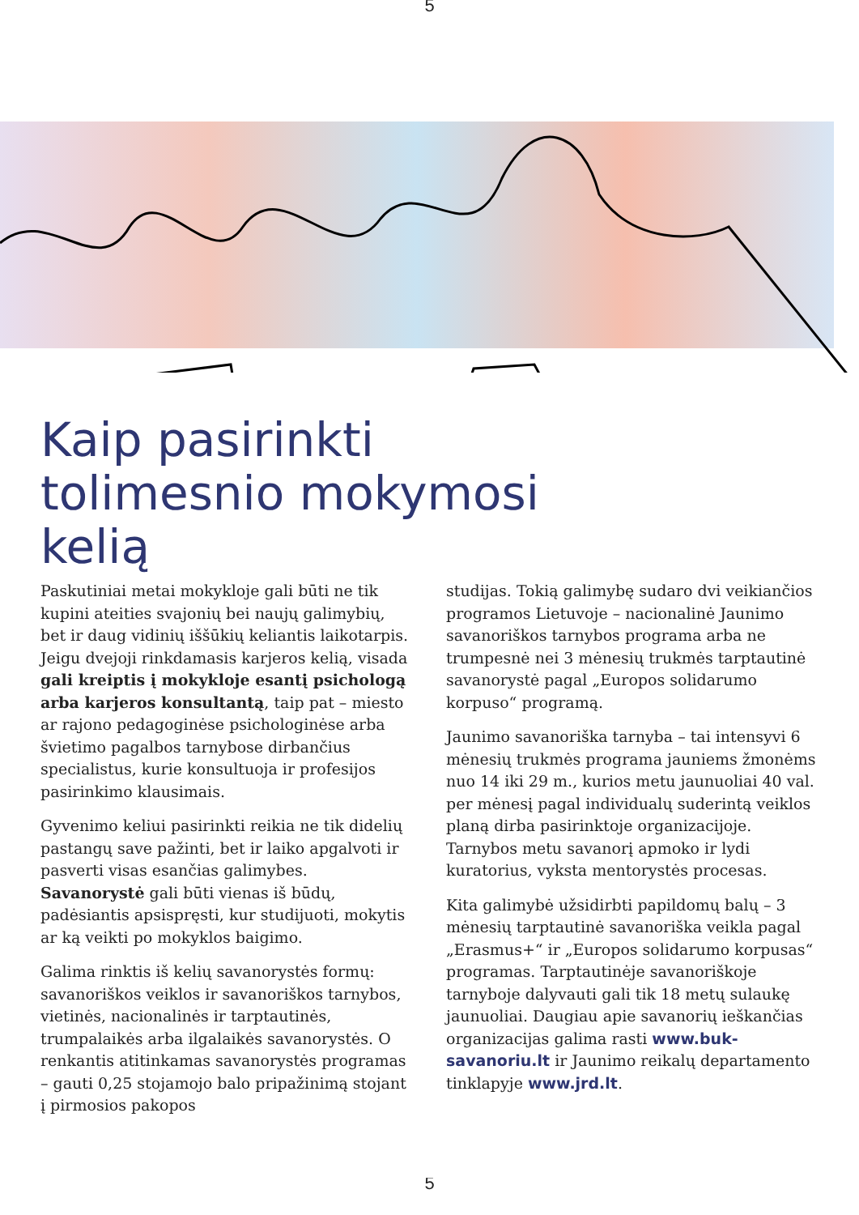5
Kaip pasirinkti
tolimesnio mokymosi
kelią
Paskutiniai metai mokykloje gali būti ne tik kupini ateities svajonių bei naujų galimybių, bet ir daug vidinių iššūkių keliantis laikotarpis. Jeigu dvejoji rinkdamasis karjeros kelią, visada gali kreiptis į mokykloje esantį psichologą arba karjeros konsultantą, taip pat – miesto ar rajono pedagoginėse psichologinėse arba švietimo pagalbos tarnybose dirbančius specialistus, kurie konsultuoja ir profesijos pasirinkimo klausimais.
Gyvenimo keliui pasirinkti reikia ne tik didelių pastangų save pažinti, bet ir laiko apgalvoti ir pasverti visas esančias galimybes. Savanorystė gali būti vienas iš būdų, padėsiantis apsispręsti, kur studijuoti, mokytis ar ką veikti po mokyklos baigimo.
Galima rinktis iš kelių savanorystės formų: savanoriškos veiklos ir savanoriškos tarnybos, vietinės, nacionalinės ir tarptautinės, trumpalaikės arba ilgalaikės savanorystės. O renkantis atitinkamas savanorystės programas – gauti 0,25 stojamojo balo pripažinimą stojant į pirmosios pakopos
studijas. Tokią galimybę sudaro dvi veikiančios programos Lietuvoje – nacionalinė Jaunimo savanoriškos tarnybos programa arba ne trumpesnė nei 3 mėnesių trukmės tarptautinė savanorystė pagal „Europos solidarumo korpuso“ programą.
Jaunimo savanoriška tarnyba – tai intensyvi 6 mėnesių trukmės programa jauniems žmonėms nuo 14 iki 29 m., kurios metu jaunuoliai 40 val. per mėnesį pagal individualų suderintą veiklos planą dirba pasirinktoje organizacijoje. Tarnybos metu savanorį apmoko ir lydi kuratorius, vyksta mentorystės procesas.
Kita galimybė užsidirbti papildomų balų – 3 mėnesių tarptautinė savanoriška veikla pagal „Erasmus+“ ir „Europos solidarumo korpusas“ programas. Tarptautinėje savanoriškoje tarnyboje dalyvauti gali tik 18 metų sulaukę jaunuoliai. Daugiau apie savanorių ieškančias organizacijas galima rasti www.buk-savanoriu.lt ir Jaunimo reikalų departamento tinklapyje www.jrd.lt.
5